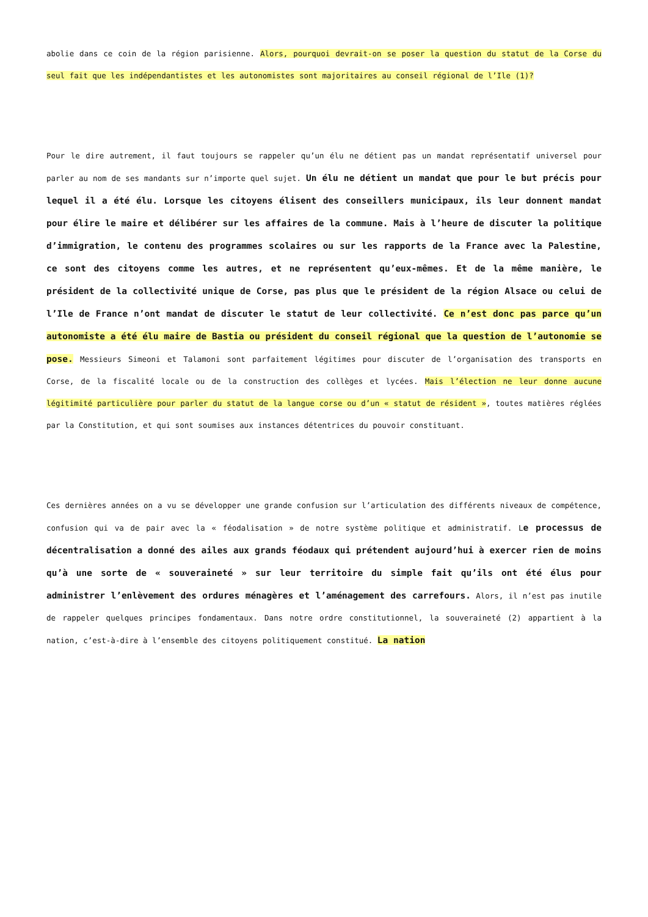abolie dans ce coin de la région parisienne. Alors, pourquoi devrait-on se poser la question du statut de la Corse du seul fait que les indépendantistes et les autonomistes sont majoritaires au conseil régional de l’Ile (1)?
Pour le dire autrement, il faut toujours se rappeler qu’un élu ne détient pas un mandat représentatif universel pour parler au nom de ses mandants sur n’importe quel sujet. Un élu ne détient un mandat que pour le but précis pour lequel il a été élu. Lorsque les citoyens élisent des conseillers municipaux, ils leur donnent mandat pour élire le maire et délibérer sur les affaires de la commune. Mais à l’heure de discuter la politique d’immigration, le contenu des programmes scolaires ou sur les rapports de la France avec la Palestine, ce sont des citoyens comme les autres, et ne représentent qu’eux-mêmes. Et de la même manière, le président de la collectivité unique de Corse, pas plus que le président de la région Alsace ou celui de l’Ile de France n’ont mandat de discuter le statut de leur collectivité. Ce n’est donc pas parce qu’un autonomiste a été élu maire de Bastia ou président du conseil régional que la question de l’autonomie se pose. Messieurs Simeoni et Talamoni sont parfaitement légitimes pour discuter de l’organisation des transports en Corse, de la fiscalité locale ou de la construction des collèges et lycées. Mais l’élection ne leur donne aucune légitimité particulière pour parler du statut de la langue corse ou d’un « statut de résident », toutes matières réglées par la Constitution, et qui sont soumises aux instances détentrices du pouvoir constituant.
Ces dernières années on a vu se développer une grande confusion sur l’articulation des différents niveaux de compétence, confusion qui va de pair avec la « féodalisation » de notre système politique et administratif. Le processus de décentralisation a donné des ailes aux grands féodaux qui prétendent aujourd’hui à exercer rien de moins qu’à une sorte de « souveraineté » sur leur territoire du simple fait qu’ils ont été élus pour administrer l’enlèvement des ordures ménagères et l’aménagement des carrefours. Alors, il n’est pas inutile de rappeler quelques principes fondamentaux. Dans notre ordre constitutionnel, la souveraineté (2) appartient à la nation, c’est-à-dire à l’ensemble des citoyens politiquement constitué. La nation